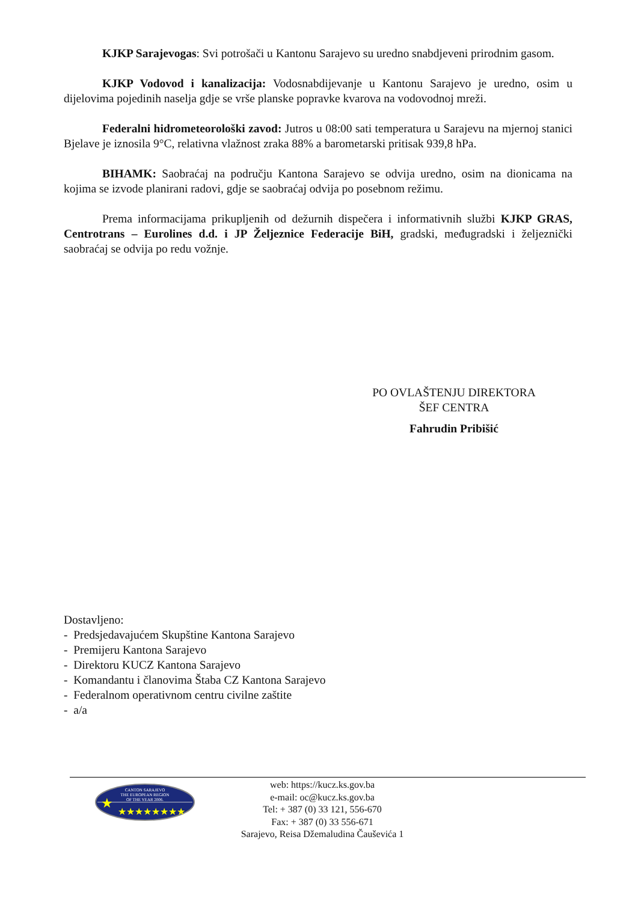KJKP Sarajevogas: Svi potrošači u Kantonu Sarajevo su uredno snabdjeveni prirodnim gasom.
KJKP Vodovod i kanalizacija: Vodosnabdijevanje u Kantonu Sarajevo je uredno, osim u dijelovima pojedinih naselja gdje se vrše planske popravke kvarova na vodovodnoj mreži.
Federalni hidrometeorološki zavod: Jutros u 08:00 sati temperatura u Sarajevu na mjernoj stanici Bjelave je iznosila 9°C, relativna vlažnost zraka 88% a barometarski pritisak 939,8 hPa.
BIHAMK: Saobraćaj na području Kantona Sarajevo se odvija uredno, osim na dionicama na kojima se izvode planirani radovi, gdje se saobraćaj odvija po posebnom režimu.
Prema informacijama prikupljenih od dežurnih dispečera i informativnih službi KJKP GRAS, Centrotrans – Eurolines d.d. i JP Željeznice Federacije BiH, gradski, međugradski i željeznički saobraćaj se odvija po redu vožnje.
PO OVLAŠTENJU DIREKTORA
ŠEF CENTRA
Fahrudin Pribišić
Dostavljeno:
- Predsjedavajućem Skupštine Kantona Sarajevo
- Premijeru Kantona Sarajevo
- Direktoru KUCZ Kantona Sarajevo
- Komandantu i članovima Štaba CZ Kantona Sarajevo
- Federalnom operativnom centru civilne zaštite
- a/a
CANTON SARAJEVO
THE EUROPEAN REGION
OF THE YEAR 2006.
★
★★★★★★★★
web: https://kucz.ks.gov.ba
e-mail: oc@kucz.ks.gov.ba
Tel: + 387 (0) 33 121, 556-670
Fax: + 387 (0) 33 556-671
Sarajevo, Reisa Džemaludina Čauševića 1